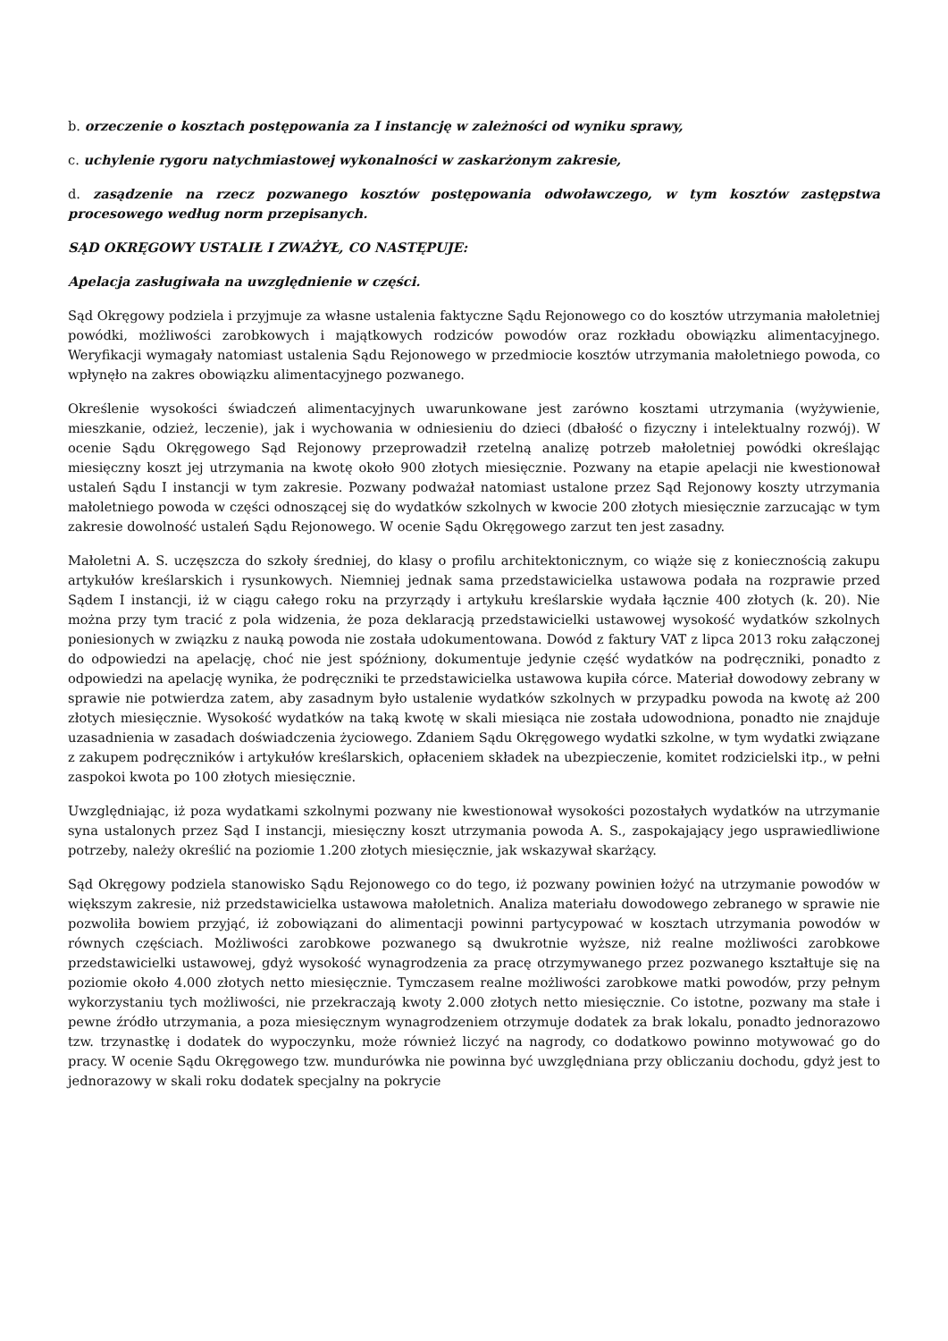b. orzeczenie o kosztach postępowania za I instancję w zależności od wyniku sprawy,
c. uchylenie rygoru natychmiastowej wykonalności w zaskarżonym zakresie,
d. zasądzenie na rzecz pozwanego kosztów postępowania odwoławczego, w tym kosztów zastępstwa procesowego według norm przepisanych.
SĄD OKRĘGOWY USTALIŁ I ZWAŻYŁ, CO NASTĘPUJE:
Apelacja zasługiwała na uwzględnienie w części.
Sąd Okręgowy podziela i przyjmuje za własne ustalenia faktyczne Sądu Rejonowego co do kosztów utrzymania małoletniej powódki, możliwości zarobkowych i majątkowych rodziców powodów oraz rozkładu obowiązku alimentacyjnego. Weryfikacji wymagały natomiast ustalenia Sądu Rejonowego w przedmiocie kosztów utrzymania małoletniego powoda, co wpłynęło na zakres obowiązku alimentacyjnego pozwanego.
Określenie wysokości świadczeń alimentacyjnych uwarunkowane jest zarówno kosztami utrzymania (wyżywienie, mieszkanie, odzież, leczenie), jak i wychowania w odniesieniu do dzieci (dbałość o fizyczny i intelektualny rozwój). W ocenie Sądu Okręgowego Sąd Rejonowy przeprowadził rzetelną analizę potrzeb małoletniej powódki określając miesięczny koszt jej utrzymania na kwotę około 900 złotych miesięcznie. Pozwany na etapie apelacji nie kwestionował ustaleń Sądu I instancji w tym zakresie. Pozwany podważał natomiast ustalone przez Sąd Rejonowy koszty utrzymania małoletniego powoda w części odnoszącej się do wydatków szkolnych w kwocie 200 złotych miesięcznie zarzucając w tym zakresie dowolność ustaleń Sądu Rejonowego. W ocenie Sądu Okręgowego zarzut ten jest zasadny.
Małoletni A. S. uczęszcza do szkoły średniej, do klasy o profilu architektonicznym, co wiąże się z koniecznością zakupu artykułów kreślarskich i rysunkowych. Niemniej jednak sama przedstawicielka ustawowa podała na rozprawie przed Sądem I instancji, iż w ciągu całego roku na przyrządy i artykułu kreślarskie wydała łącznie 400 złotych (k. 20). Nie można przy tym tracić z pola widzenia, że poza deklaracją przedstawicielki ustawowej wysokość wydatków szkolnych poniesionych w związku z nauką powoda nie została udokumentowana. Dowód z faktury VAT z lipca 2013 roku załączonej do odpowiedzi na apelację, choć nie jest spóźniony, dokumentuje jedynie część wydatków na podręczniki, ponadto z odpowiedzi na apelację wynika, że podręczniki te przedstawicielka ustawowa kupiła córce. Materiał dowodowy zebrany w sprawie nie potwierdza zatem, aby zasadnym było ustalenie wydatków szkolnych w przypadku powoda na kwotę aż 200 złotych miesięcznie. Wysokość wydatków na taką kwotę w skali miesiąca nie została udowodniona, ponadto nie znajduje uzasadnienia w zasadach doświadczenia życiowego. Zdaniem Sądu Okręgowego wydatki szkolne, w tym wydatki związane z zakupem podręczników i artykułów kreślarskich, opłaceniem składek na ubezpieczenie, komitet rodzicielski itp., w pełni zaspokoi kwota po 100 złotych miesięcznie.
Uwzględniając, iż poza wydatkami szkolnymi pozwany nie kwestionował wysokości pozostałych wydatków na utrzymanie syna ustalonych przez Sąd I instancji, miesięczny koszt utrzymania powoda A. S., zaspokajający jego usprawiedliwione potrzeby, należy określić na poziomie 1.200 złotych miesięcznie, jak wskazywał skarżący.
Sąd Okręgowy podziela stanowisko Sądu Rejonowego co do tego, iż pozwany powinien łożyć na utrzymanie powodów w większym zakresie, niż przedstawicielka ustawowa małoletnich. Analiza materiału dowodowego zebranego w sprawie nie pozwoliła bowiem przyjąć, iż zobowiązani do alimentacji powinni partycypować w kosztach utrzymania powodów w równych częściach. Możliwości zarobkowe pozwanego są dwukrotnie wyższe, niż realne możliwości zarobkowe przedstawicielki ustawowej, gdyż wysokość wynagrodzenia za pracę otrzymywanego przez pozwanego kształtuje się na poziomie około 4.000 złotych netto miesięcznie. Tymczasem realne możliwości zarobkowe matki powodów, przy pełnym wykorzystaniu tych możliwości, nie przekraczają kwoty 2.000 złotych netto miesięcznie. Co istotne, pozwany ma stałe i pewne źródło utrzymania, a poza miesięcznym wynagrodzeniem otrzymuje dodatek za brak lokalu, ponadto jednorazowo tzw. trzynastkę i dodatek do wypoczynku, może również liczyć na nagrody, co dodatkowo powinno motywować go do pracy. W ocenie Sądu Okręgowego tzw. mundurówka nie powinna być uwzględniana przy obliczaniu dochodu, gdyż jest to jednorazowy w skali roku dodatek specjalny na pokrycie